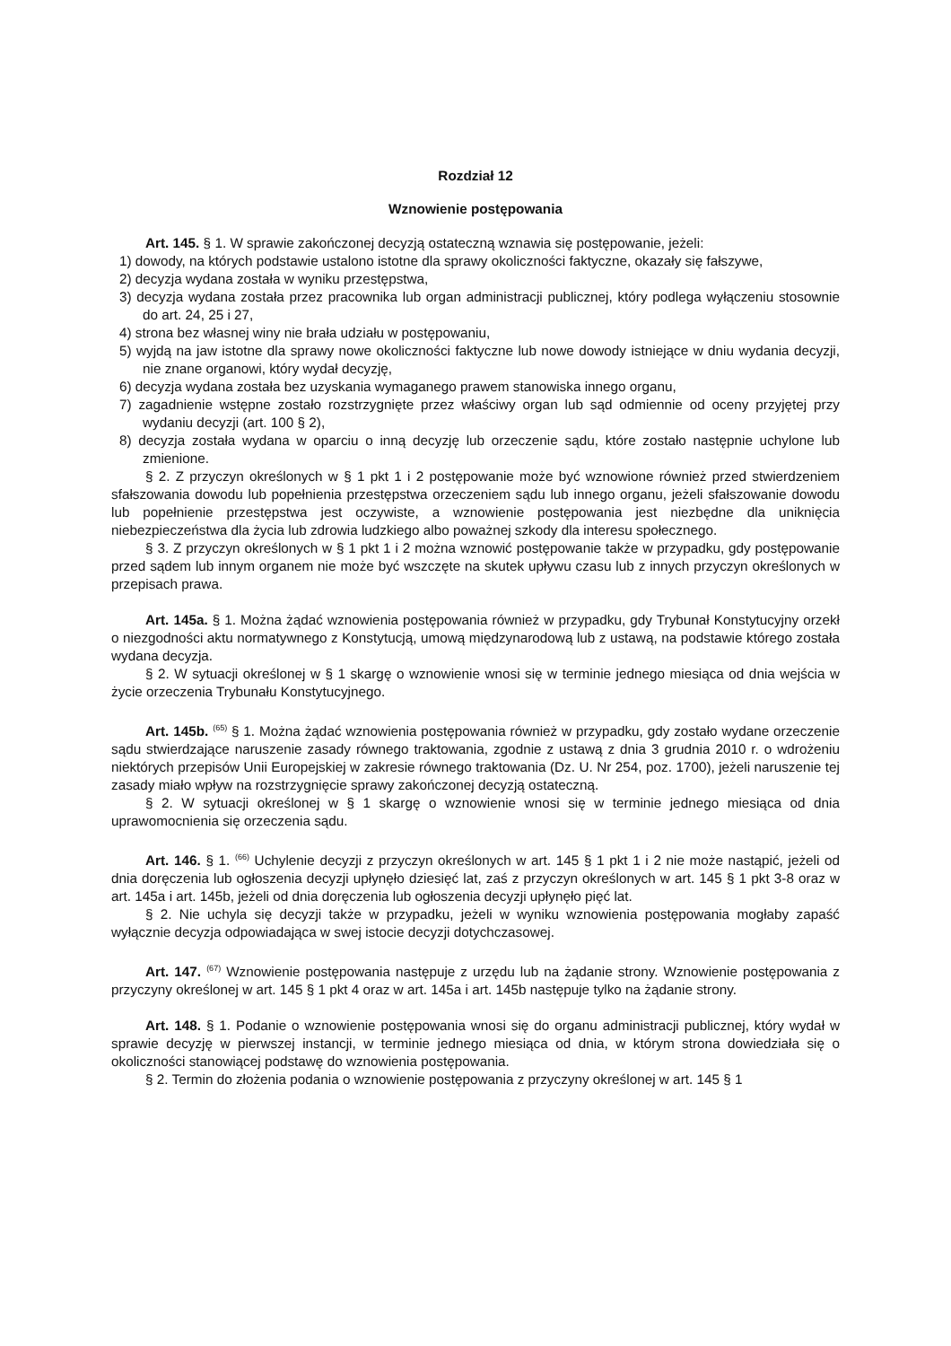Rozdział 12
Wznowienie postępowania
Art. 145. § 1. W sprawie zakończonej decyzją ostateczną wznawia się postępowanie, jeżeli:
1) dowody, na których podstawie ustalono istotne dla sprawy okoliczności faktyczne, okazały się fałszywe,
2) decyzja wydana została w wyniku przestępstwa,
3) decyzja wydana została przez pracownika lub organ administracji publicznej, który podlega wyłączeniu stosownie do art. 24, 25 i 27,
4) strona bez własnej winy nie brała udziału w postępowaniu,
5) wyjdą na jaw istotne dla sprawy nowe okoliczności faktyczne lub nowe dowody istniejące w dniu wydania decyzji, nie znane organowi, który wydał decyzję,
6) decyzja wydana została bez uzyskania wymaganego prawem stanowiska innego organu,
7) zagadnienie wstępne zostało rozstrzygnięte przez właściwy organ lub sąd odmiennie od oceny przyjętej przy wydaniu decyzji (art. 100 § 2),
8) decyzja została wydana w oparciu o inną decyzję lub orzeczenie sądu, które zostało następnie uchylone lub zmienione.
§ 2. Z przyczyn określonych w § 1 pkt 1 i 2 postępowanie może być wznowione również przed stwierdzeniem sfałszowania dowodu lub popełnienia przestępstwa orzeczeniem sądu lub innego organu, jeżeli sfałszowanie dowodu lub popełnienie przestępstwa jest oczywiste, a wznowienie postępowania jest niezbędne dla uniknięcia niebezpieczeństwa dla życia lub zdrowia ludzkiego albo poważnej szkody dla interesu społecznego.
§ 3. Z przyczyn określonych w § 1 pkt 1 i 2 można wznowić postępowanie także w przypadku, gdy postępowanie przed sądem lub innym organem nie może być wszczęte na skutek upływu czasu lub z innych przyczyn określonych w przepisach prawa.
Art. 145a. § 1. Można żądać wznowienia postępowania również w przypadku, gdy Trybunał Konstytucyjny orzekł o niezgodności aktu normatywnego z Konstytucją, umową międzynarodową lub z ustawą, na podstawie którego została wydana decyzja.
§ 2. W sytuacji określonej w § 1 skargę o wznowienie wnosi się w terminie jednego miesiąca od dnia wejścia w życie orzeczenia Trybunału Konstytucyjnego.
Art. 145b. <sup>(65)</sup> § 1. Można żądać wznowienia postępowania również w przypadku, gdy zostało wydane orzeczenie sądu stwierdzające naruszenie zasady równego traktowania, zgodnie z ustawą z dnia 3 grudnia 2010 r. o wdrożeniu niektórych przepisów Unii Europejskiej w zakresie równego traktowania (Dz. U. Nr 254, poz. 1700), jeżeli naruszenie tej zasady miało wpływ na rozstrzygnięcie sprawy zakończonej decyzją ostateczną.
§ 2. W sytuacji określonej w § 1 skargę o wznowienie wnosi się w terminie jednego miesiąca od dnia uprawomocnienia się orzeczenia sądu.
Art. 146. § 1. <sup>(66)</sup> Uchylenie decyzji z przyczyn określonych w art. 145 § 1 pkt 1 i 2 nie może nastąpić, jeżeli od dnia doręczenia lub ogłoszenia decyzji upłynęło dziesięć lat, zaś z przyczyn określonych w art. 145 § 1 pkt 3-8 oraz w art. 145a i art. 145b, jeżeli od dnia doręczenia lub ogłoszenia decyzji upłynęło pięć lat.
§ 2. Nie uchyla się decyzji także w przypadku, jeżeli w wyniku wznowienia postępowania mogłaby zapaść wyłącznie decyzja odpowiadająca w swej istocie decyzji dotychczasowej.
Art. 147. <sup>(67)</sup> Wznowienie postępowania następuje z urzędu lub na żądanie strony. Wznowienie postępowania z przyczyny określonej w art. 145 § 1 pkt 4 oraz w art. 145a i art. 145b następuje tylko na żądanie strony.
Art. 148. § 1. Podanie o wznowienie postępowania wnosi się do organu administracji publicznej, który wydał w sprawie decyzję w pierwszej instancji, w terminie jednego miesiąca od dnia, w którym strona dowiedziała się o okoliczności stanowiącej podstawę do wznowienia postępowania.
§ 2. Termin do złożenia podania o wznowienie postępowania z przyczyny określonej w art. 145 § 1